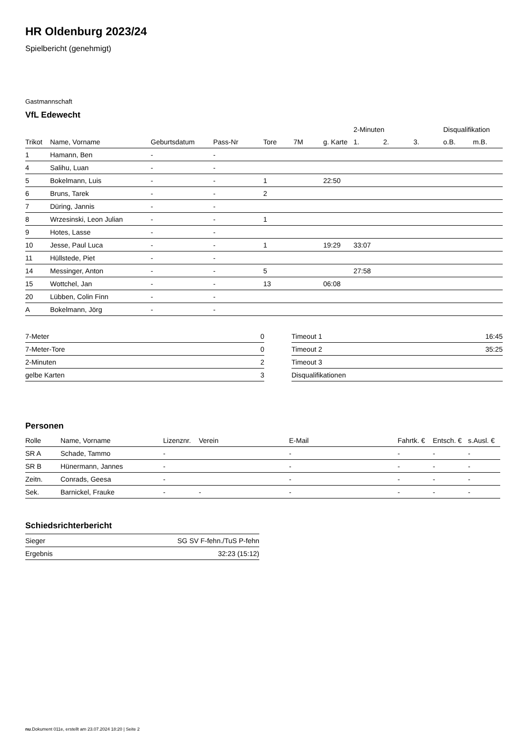HR Oldenburg 2023/24
Spielbericht (genehmigt)
Gastmannschaft
VfL Edewecht
| | | | | | | | 2-Minuten | | | Disqualifikation | |
| --- | --- | --- | --- | --- | --- | --- | --- | --- | --- | --- | --- |
| Trikot | Name, Vorname | Geburtsdatum | Pass-Nr | Tore | 7M | g. Karte | 1. | 2. | 3. | o.B. | m.B. |
| 1 | Hamann, Ben | - | - | | | | | | | | |
| 4 | Salihu, Luan | - | - | | | | | | | | |
| 5 | Bokelmann, Luis | - | - | 1 | | 22:50 | | | | | |
| 6 | Bruns, Tarek | - | - | 2 | | | | | | | |
| 7 | Düring, Jannis | - | - | | | | | | | | |
| 8 | Wrzesinski, Leon Julian | - | - | 1 | | | | | | | |
| 9 | Hotes, Lasse | - | - | | | | | | | | |
| 10 | Jesse, Paul Luca | - | - | 1 | | 19:29 | 33:07 | | | | |
| 11 | Hüllstede, Piet | - | - | | | | | | | | |
| 14 | Messinger, Anton | - | - | 5 | | | 27:58 | | | | |
| 15 | Wottchel, Jan | - | - | 13 | | 06:08 | | | | | |
| 20 | Lübben, Colin Finn | - | - | | | | | | | | |
| A | Bokelmann, Jörg | - | - | | | | | | | | |
| 7-Meter | 0 |
| 7-Meter-Tore | 0 |
| 2-Minuten | 2 |
| gelbe Karten | 3 |
| Timeout 1 | 16:45 |
| Timeout 2 | 35:25 |
| Timeout 3 | |
| Disqualifikationen | |
Personen
| Rolle | Name, Vorname | Lizenznr. | Verein | E-Mail | Fahrtk. € | Entsch. € | s.Ausl. € |
| --- | --- | --- | --- | --- | --- | --- | --- |
| SR A | Schade, Tammo | - | | - | - | - | - |
| SR B | Hünermann, Jannes | - | | - | - | - | - |
| Zeitn. | Conrads, Geesa | - | | - | - | - | - |
| Sek. | Barnickel, Frauke | - | - | - | - | - | - |
Schiedsrichterbericht
| Sieger | SG SV F-fehn./TuS P-fehn |
| Ergebnis | 32:23 (15:12) |
nu.Dokument 011e, erstellt am 23.07.2024 18:20 | Seite 2